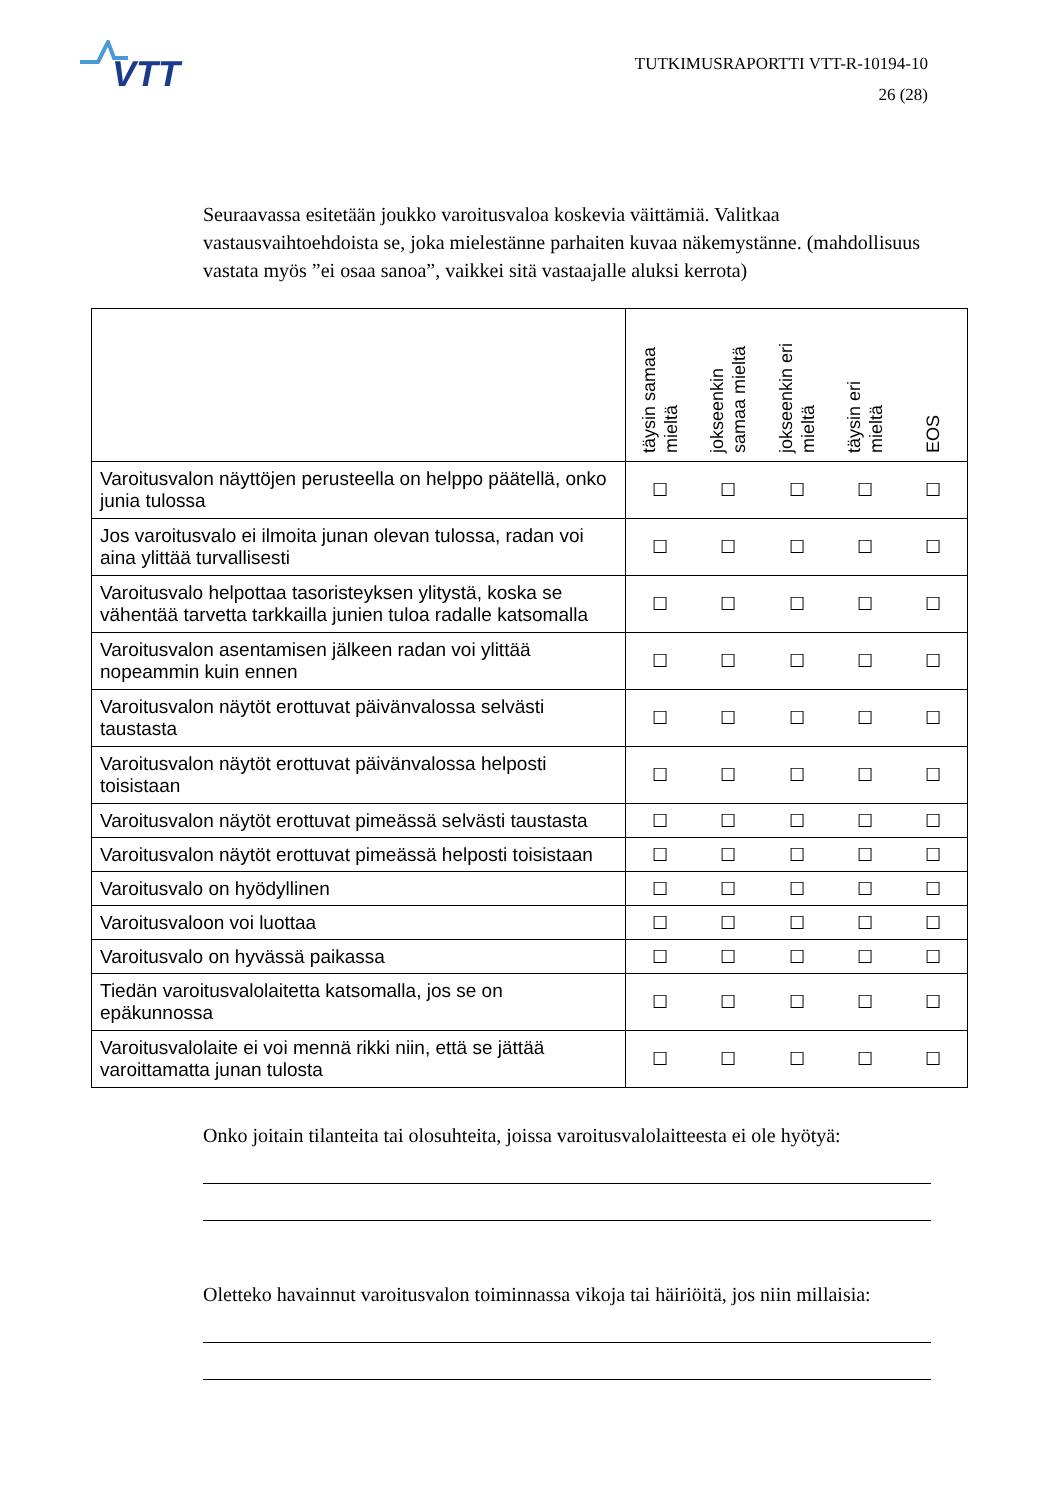VTT
TUTKIMUSRAPORTTI VTT-R-10194-10
26 (28)
Seuraavassa esitetään joukko varoitusvaloa koskevia väittämiä. Valitkaa vastausvaihtoehdoista se, joka mielestänne parhaiten kuvaa näkemystänne. (mahdollisuus vastata myös ”ei osaa sanoa”, vaikkei sitä vastaajalle aluksi kerrota)
| | täysin samaa mieltä | jokseenkin samaa mieltä | jokseenkin eri mieltä | täysin eri mieltä | EOS |
| --- | --- | --- | --- | --- | --- |
| Varoitusvalon näyttöjen perusteella on helppo päätellä, onko junia tulossa | ☐ | ☐ | ☐ | ☐ | ☐ |
| Jos varoitusvalo ei ilmoita junan olevan tulossa, radan voi aina ylittää turvallisesti | ☐ | ☐ | ☐ | ☐ | ☐ |
| Varoitusvalo helpottaa tasoristeyksen ylitystä, koska se vähentää tarvetta tarkkailla junien tuloa radalle katsomalla | ☐ | ☐ | ☐ | ☐ | ☐ |
| Varoitusvalon asentamisen jälkeen radan voi ylittää nopeammin kuin ennen | ☐ | ☐ | ☐ | ☐ | ☐ |
| Varoitusvalon näytöt erottuvat päivänvalossa selvästi taustasta | ☐ | ☐ | ☐ | ☐ | ☐ |
| Varoitusvalon näytöt erottuvat päivänvalossa helposti toisistaan | ☐ | ☐ | ☐ | ☐ | ☐ |
| Varoitusvalon näytöt erottuvat pimeässä selvästi taustasta | ☐ | ☐ | ☐ | ☐ | ☐ |
| Varoitusvalon näytöt erottuvat pimeässä helposti toisistaan | ☐ | ☐ | ☐ | ☐ | ☐ |
| Varoitusvalo on hyödyllinen | ☐ | ☐ | ☐ | ☐ | ☐ |
| Varoitusvaloon voi luottaa | ☐ | ☐ | ☐ | ☐ | ☐ |
| Varoitusvalo on hyvässä paikassa | ☐ | ☐ | ☐ | ☐ | ☐ |
| Tiedän varoitusvalolaitetta katsomalla, jos se on epäkunnossa | ☐ | ☐ | ☐ | ☐ | ☐ |
| Varoitusvalolaite ei voi mennä rikki niin, että se jättää varoittamatta junan tulosta | ☐ | ☐ | ☐ | ☐ | ☐ |
Onko joitain tilanteita tai olosuhteita, joissa varoitusvalolaitteesta ei ole hyötyä:
Oletteko havainnut varoitusvalon toiminnassa vikoja tai häiriöitä, jos niin millaisia: